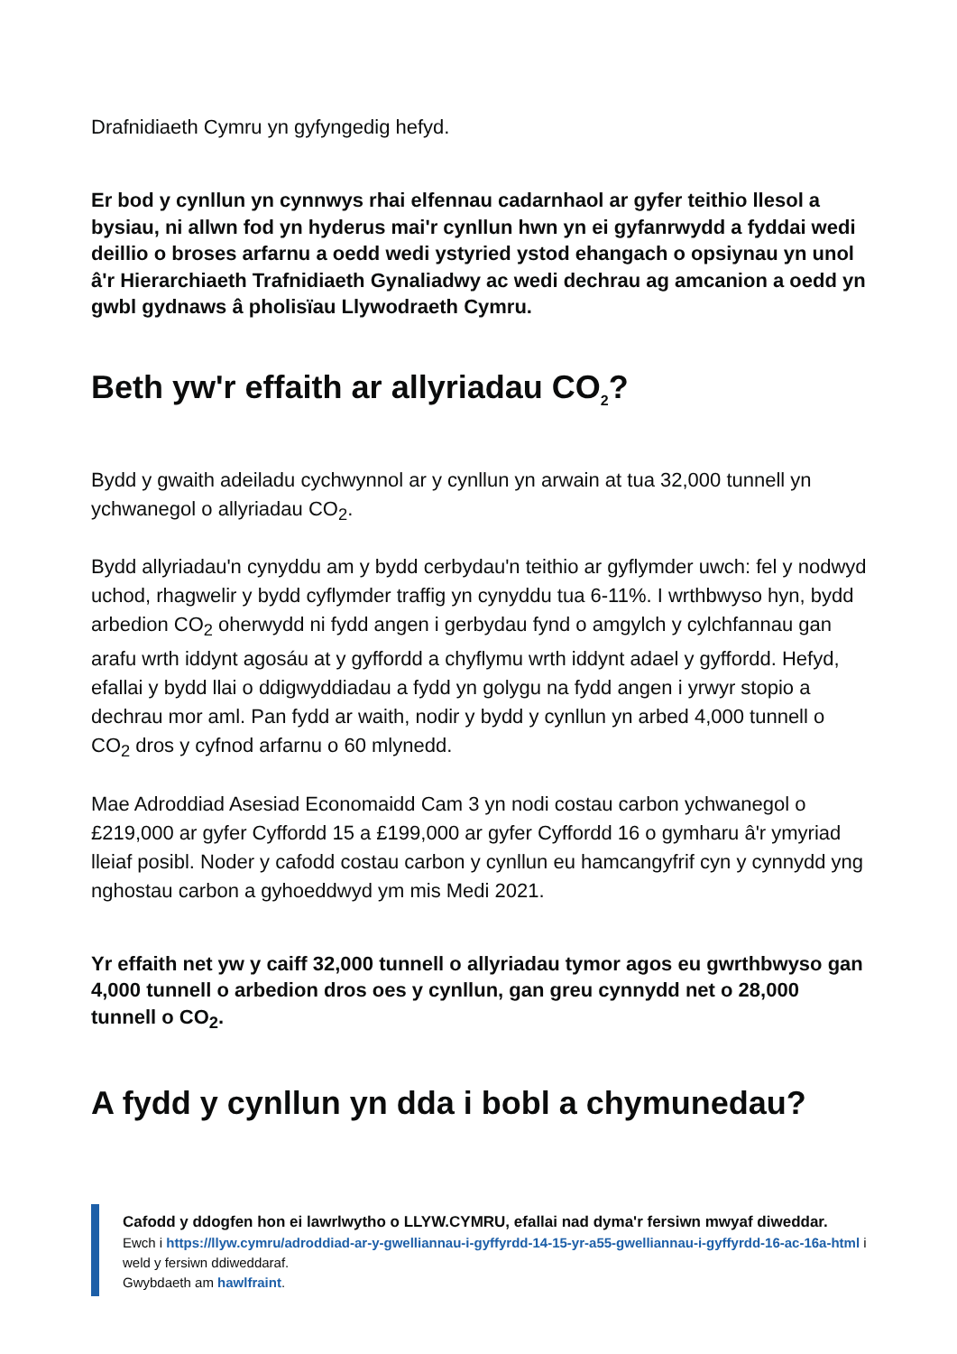Drafnidiaeth Cymru yn gyfyngedig hefyd.
Er bod y cynllun yn cynnwys rhai elfennau cadarnhaol ar gyfer teithio llesol a bysiau, ni allwn fod yn hyderus mai'r cynllun hwn yn ei gyfanrwydd a fyddai wedi deillio o broses arfarnu a oedd wedi ystyried ystod ehangach o opsiynau yn unol â'r Hierarchiaeth Trafnidiaeth Gynaliadwy ac wedi dechrau ag amcanion a oedd yn gwbl gydnaws â pholisïau Llywodraeth Cymru.
Beth yw'r effaith ar allyriadau CO<sub>2</sub>?
Bydd y gwaith adeiladu cychwynnol ar y cynllun yn arwain at tua 32,000 tunnell yn ychwanegol o allyriadau CO<sub>2</sub>.
Bydd allyriadau'n cynyddu am y bydd cerbydau'n teithio ar gyflymder uwch: fel y nodwyd uchod, rhagwelir y bydd cyflymder traffig yn cynyddu tua 6-11%. I wrthbwyso hyn, bydd arbedion CO<sub>2</sub> oherwydd ni fydd angen i gerbydau fynd o amgylch y cylchfannau gan arafu wrth iddynt agosáu at y gyffordd a chyflymu wrth iddynt adael y gyffordd. Hefyd, efallai y bydd llai o ddigwyddiadau a fydd yn golygu na fydd angen i yrwyr stopio a dechrau mor aml. Pan fydd ar waith, nodir y bydd y cynllun yn arbed 4,000 tunnell o CO<sub>2</sub> dros y cyfnod arfarnu o 60 mlynedd.
Mae Adroddiad Asesiad Economaidd Cam 3 yn nodi costau carbon ychwanegol o £219,000 ar gyfer Cyffordd 15 a £199,000 ar gyfer Cyffordd 16 o gymharu â'r ymyriad lleiaf posibl. Noder y cafodd costau carbon y cynllun eu hamcangyfrif cyn y cynnydd yng nghostau carbon a gyhoeddwyd ym mis Medi 2021.
Yr effaith net yw y caiff 32,000 tunnell o allyriadau tymor agos eu gwrthbwyso gan 4,000 tunnell o arbedion dros oes y cynllun, gan greu cynnydd net o 28,000 tunnell o CO<sub>2</sub>.
A fydd y cynllun yn dda i bobl a chymunedau?
Cafodd y ddogfen hon ei lawrlwytho o LLYW.CYMRU, efallai nad dyma'r fersiwn mwyaf diweddar.
Ewch i https://llyw.cymru/adroddiad-ar-y-gwelliannau-i-gyffyrdd-14-15-yr-a55-gwelliannau-i-gyffyrdd-16-ac-16a-html i weld y fersiwn ddiweddaraf.
Gwybdaeth am hawlfraint.